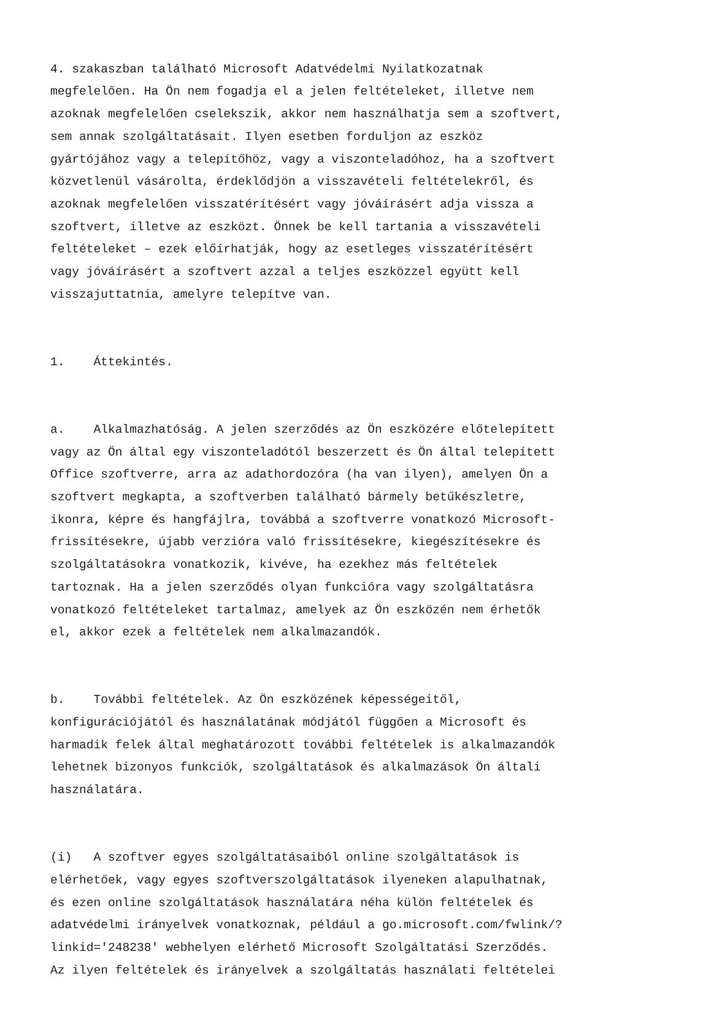4. szakaszban található Microsoft Adatvédelmi Nyilatkozatnak megfelelően. Ha Ön nem fogadja el a jelen feltételeket, illetve nem azoknak megfelelően cselekszik, akkor nem használhatja sem a szoftvert, sem annak szolgáltatásait. Ilyen esetben forduljon az eszköz gyártójához vagy a telepítőhöz, vagy a viszonteladóhoz, ha a szoftvert közvetlenül vásárolta, érdeklődjön a visszavételi feltételekről, és azoknak megfelelően visszatérítésért vagy jóváírásért adja vissza a szoftvert, illetve az eszközt. Önnek be kell tartania a visszavételi feltételeket – ezek előírhatják, hogy az esetleges visszatérítésért vagy jóváírásért a szoftvert azzal a teljes eszközzel együtt kell visszajuttatnia, amelyre telepítve van.
1. Áttekintés.
a. Alkalmazhatóság. A jelen szerződés az Ön eszközére előtelepített vagy az Ön által egy viszonteladótól beszerzett és Ön által telepített Office szoftverre, arra az adathordozóra (ha van ilyen), amelyen Ön a szoftvert megkapta, a szoftverben található bármely betűkészletre, ikonra, képre és hangfájlra, továbbá a szoftverre vonatkozó Microsoft- frissítésekre, újabb verzióra való frissítésekre, kiegészítésekre és szolgáltatásokra vonatkozik, kivéve, ha ezekhez más feltételek tartoznak. Ha a jelen szerződés olyan funkcióra vagy szolgáltatásra vonatkozó feltételeket tartalmaz, amelyek az Ön eszközén nem érhetők el, akkor ezek a feltételek nem alkalmazandók.
b. További feltételek. Az Ön eszközének képességeitől, konfigurációjától és használatának módjától függően a Microsoft és harmadik felek által meghatározott további feltételek is alkalmazandók lehetnek bizonyos funkciók, szolgáltatások és alkalmazások Ön általi használatára.
(i) A szoftver egyes szolgáltatásaiból online szolgáltatások is elérhetőek, vagy egyes szoftverszolgáltatások ilyeneken alapulhatnak, és ezen online szolgáltatások használatára néha külön feltételek és adatvédelmi irányelvek vonatkoznak, például a go.microsoft.com/fwlink/? linkid='248238' webhelyen elérhető Microsoft Szolgáltatási Szerződés. Az ilyen feltételek és irányelvek a szolgáltatás használati feltételei